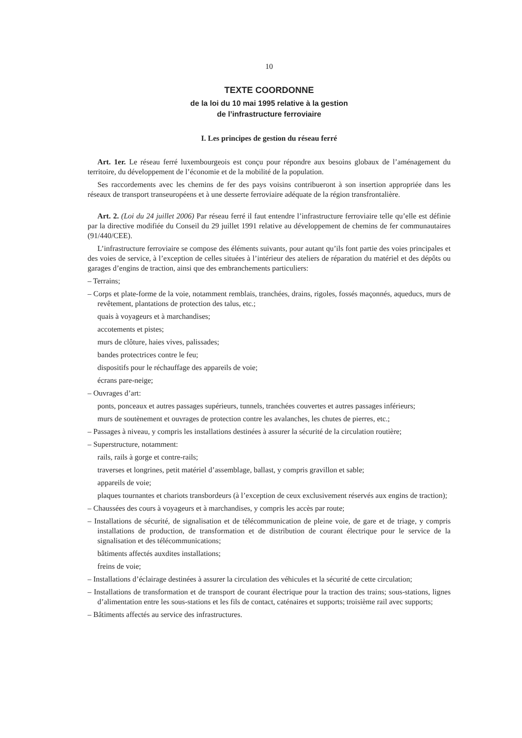10
TEXTE COORDONNE
de la loi du 10 mai 1995 relative à la gestion
de l’infrastructure ferroviaire
I. Les principes de gestion du réseau ferré
Art. 1er. Le réseau ferré luxembourgeois est conçu pour répondre aux besoins globaux de l’aménagement du territoire, du développement de l’économie et de la mobilité de la population.
Ses raccordements avec les chemins de fer des pays voisins contribueront à son insertion appropriée dans les réseaux de transport transeuropéens et à une desserte ferroviaire adéquate de la région transfrontalière.
Art. 2. (Loi du 24 juillet 2006) Par réseau ferré il faut entendre l’infrastructure ferroviaire telle qu’elle est définie par la directive modifiée du Conseil du 29 juillet 1991 relative au développement de chemins de fer communautaires (91/440/CEE).
L’infrastructure ferroviaire se compose des éléments suivants, pour autant qu’ils font partie des voies principales et des voies de service, à l’exception de celles situées à l’intérieur des ateliers de réparation du matériel et des dépôts ou garages d’engins de traction, ainsi que des embranchements particuliers:
– Terrains;
– Corps et plate-forme de la voie, notamment remblais, tranchées, drains, rigoles, fossés maçonnés, aqueducs, murs de revêtement, plantations de protection des talus, etc.;
quais à voyageurs et à marchandises;
accotements et pistes;
murs de clôture, haies vives, palissades;
bandes protectrices contre le feu;
dispositifs pour le réchauffage des appareils de voie;
écrans pare-neige;
– Ouvrages d’art:
ponts, ponceaux et autres passages supérieurs, tunnels, tranchées couvertes et autres passages inférieurs;
murs de soutènement et ouvrages de protection contre les avalanches, les chutes de pierres, etc.;
– Passages à niveau, y compris les installations destinées à assurer la sécurité de la circulation routière;
– Superstructure, notamment:
rails, rails à gorge et contre-rails;
traverses et longrines, petit matériel d’assemblage, ballast, y compris gravillon et sable;
appareils de voie;
plaques tournantes et chariots transbordeurs (à l’exception de ceux exclusivement réservés aux engins de traction);
– Chaussées des cours à voyageurs et à marchandises, y compris les accès par route;
– Installations de sécurité, de signalisation et de télécommunication de pleine voie, de gare et de triage, y compris installations de production, de transformation et de distribution de courant électrique pour le service de la signalisation et des télécommunications;
bâtiments affectés auxdites installations;
freins de voie;
– Installations d’éclairage destinées à assurer la circulation des véhicules et la sécurité de cette circulation;
– Installations de transformation et de transport de courant électrique pour la traction des trains; sous-stations, lignes d’alimentation entre les sous-stations et les fils de contact, caténaires et supports; troisième rail avec supports;
– Bâtiments affectés au service des infrastructures.